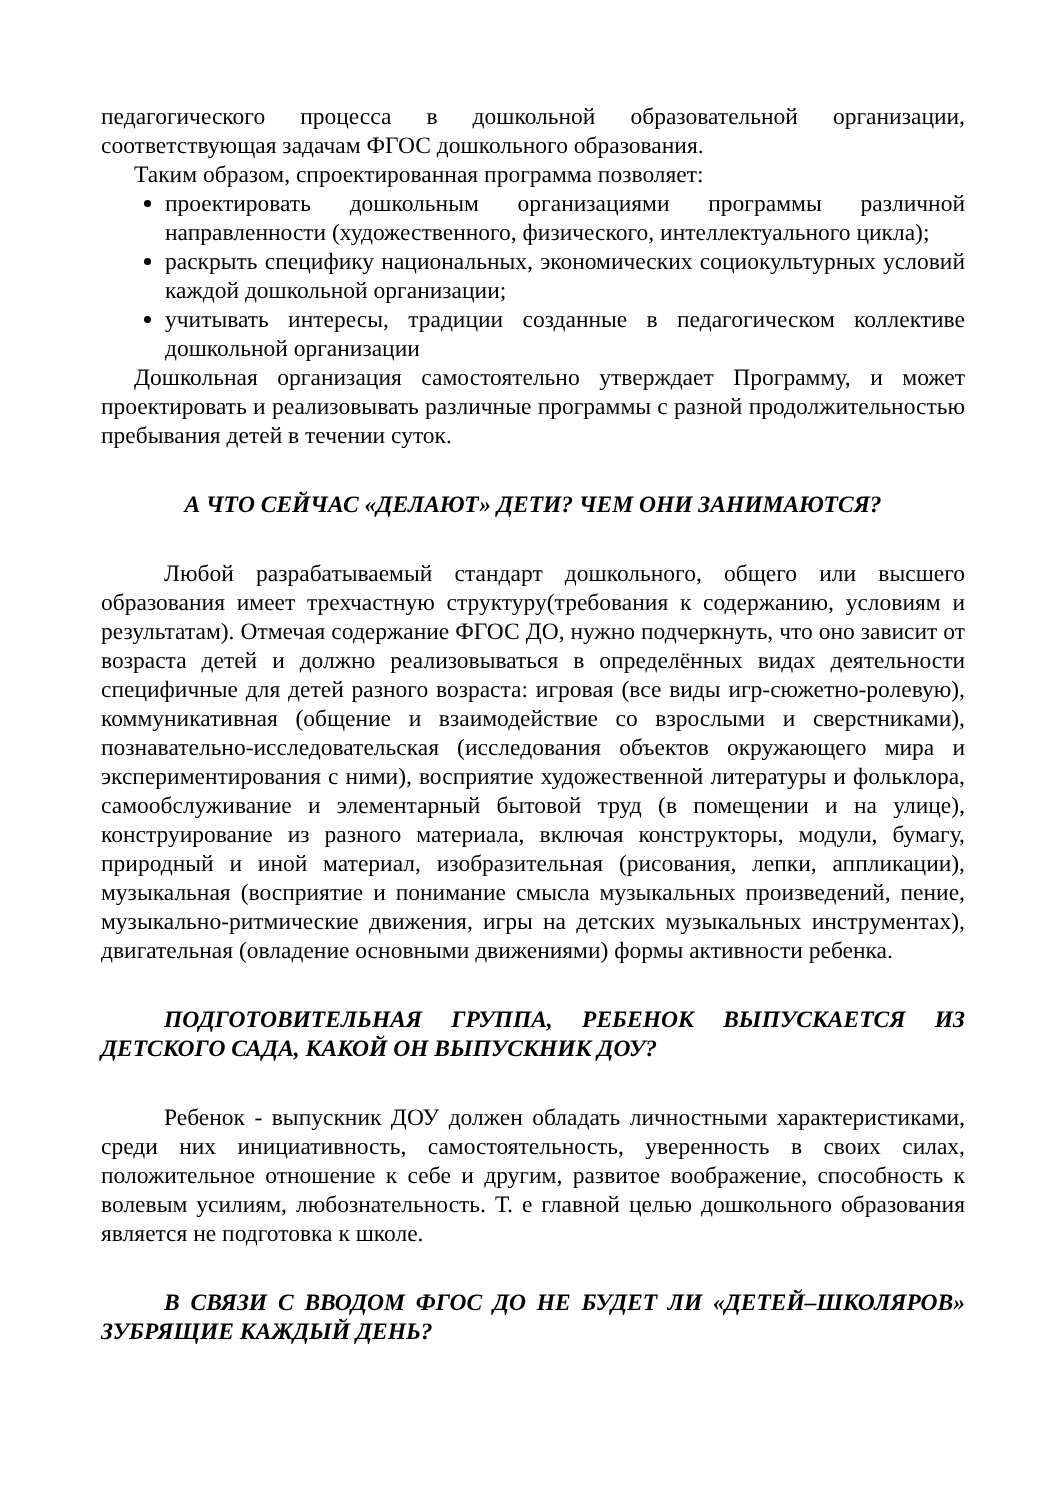педагогического процесса в дошкольной образовательной организации, соответствующая задачам ФГОС дошкольного образования.
Таким образом, спроектированная программа позволяет:
проектировать дошкольным организациями программы различной направленности (художественного, физического, интеллектуального цикла);
раскрыть специфику национальных, экономических социокультурных условий каждой дошкольной организации;
учитывать интересы, традиции созданные в педагогическом коллективе дошкольной организации
Дошкольная организация самостоятельно утверждает Программу, и может проектировать и реализовывать различные программы с разной продолжительностью пребывания детей в течении суток.
А ЧТО СЕЙЧАС «ДЕЛАЮТ» ДЕТИ? ЧЕМ ОНИ ЗАНИМАЮТСЯ?
Любой разрабатываемый стандарт дошкольного, общего или высшего образования имеет трехчастную структуру(требования к содержанию, условиям и результатам). Отмечая содержание ФГОС ДО, нужно подчеркнуть, что оно зависит от возраста детей и должно реализовываться в определённых видах деятельности специфичные для детей разного возраста: игровая (все виды игр-сюжетно-ролевую), коммуникативная (общение и взаимодействие со взрослыми и сверстниками), познавательно-исследовательская (исследования объектов окружающего мира и экспериментирования с ними), восприятие художественной литературы и фольклора, самообслуживание и элементарный бытовой труд (в помещении и на улице), конструирование из разного материала, включая конструкторы, модули, бумагу, природный и иной материал, изобразительная (рисования, лепки, аппликации), музыкальная (восприятие и понимание смысла музыкальных произведений, пение, музыкально-ритмические движения, игры на детских музыкальных инструментах), двигательная (овладение основными движениями) формы активности ребенка.
ПОДГОТОВИТЕЛЬНАЯ ГРУППА, РЕБЕНОК ВЫПУСКАЕТСЯ ИЗ ДЕТСКОГО САДА, КАКОЙ ОН ВЫПУСКНИК ДОУ?
Ребенок - выпускник ДОУ должен обладать личностными характеристиками, среди них инициативность, самостоятельность, уверенность в своих силах, положительное отношение к себе и другим, развитое воображение, способность к волевым усилиям, любознательность. Т. е главной целью дошкольного образования является не подготовка к школе.
В СВЯЗИ С ВВОДОМ ФГОС ДО НЕ БУДЕТ ЛИ «ДЕТЕЙ–ШКОЛЯРОВ» ЗУБРЯЩИЕ КАЖДЫЙ ДЕНЬ?